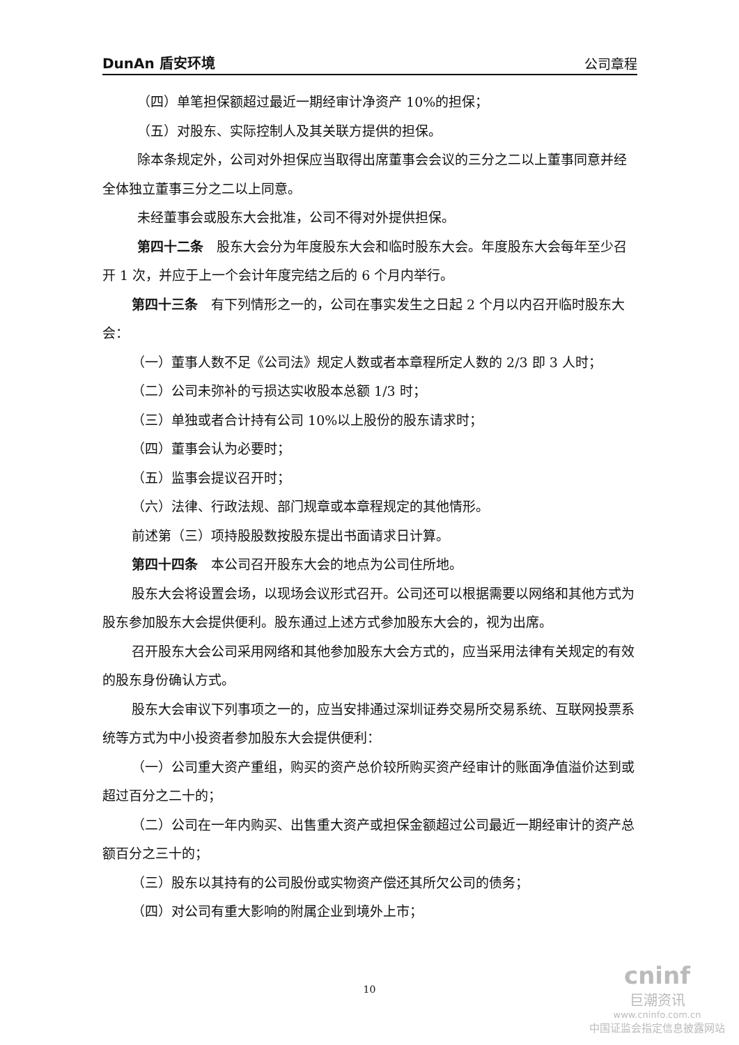DunAn 盾安环境 公司章程
（四）单笔担保额超过最近一期经审计净资产 10%的担保；
（五）对股东、实际控制人及其关联方提供的担保。
除本条规定外，公司对外担保应当取得出席董事会会议的三分之二以上董事同意并经全体独立董事三分之二以上同意。
未经董事会或股东大会批准，公司不得对外提供担保。
第四十二条　股东大会分为年度股东大会和临时股东大会。年度股东大会每年至少召开 1 次，并应于上一个会计年度完结之后的 6 个月内举行。
第四十三条　有下列情形之一的，公司在事实发生之日起 2 个月以内召开临时股东大会：
（一）董事人数不足《公司法》规定人数或者本章程所定人数的 2/3 即 3 人时；
（二）公司未弥补的亏损达实收股本总额 1/3 时；
（三）单独或者合计持有公司 10%以上股份的股东请求时；
（四）董事会认为必要时；
（五）监事会提议召开时；
（六）法律、行政法规、部门规章或本章程规定的其他情形。
前述第（三）项持股股数按股东提出书面请求日计算。
第四十四条　本公司召开股东大会的地点为公司住所地。
股东大会将设置会场，以现场会议形式召开。公司还可以根据需要以网络和其他方式为股东参加股东大会提供便利。股东通过上述方式参加股东大会的，视为出席。
召开股东大会公司采用网络和其他参加股东大会方式的，应当采用法律有关规定的有效的股东身份确认方式。
股东大会审议下列事项之一的，应当安排通过深圳证券交易所交易系统、互联网投票系统等方式为中小投资者参加股东大会提供便利：
（一）公司重大资产重组，购买的资产总价较所购买资产经审计的账面净值溢价达到或超过百分之二十的；
（二）公司在一年内购买、出售重大资产或担保金额超过公司最近一期经审计的资产总额百分之三十的；
（三）股东以其持有的公司股份或实物资产偿还其所欠公司的债务；
（四）对公司有重大影响的附属企业到境外上市；
10
cninf
巨潮资讯
www.cninfo.com.cn
中国证监会指定信息披露网站